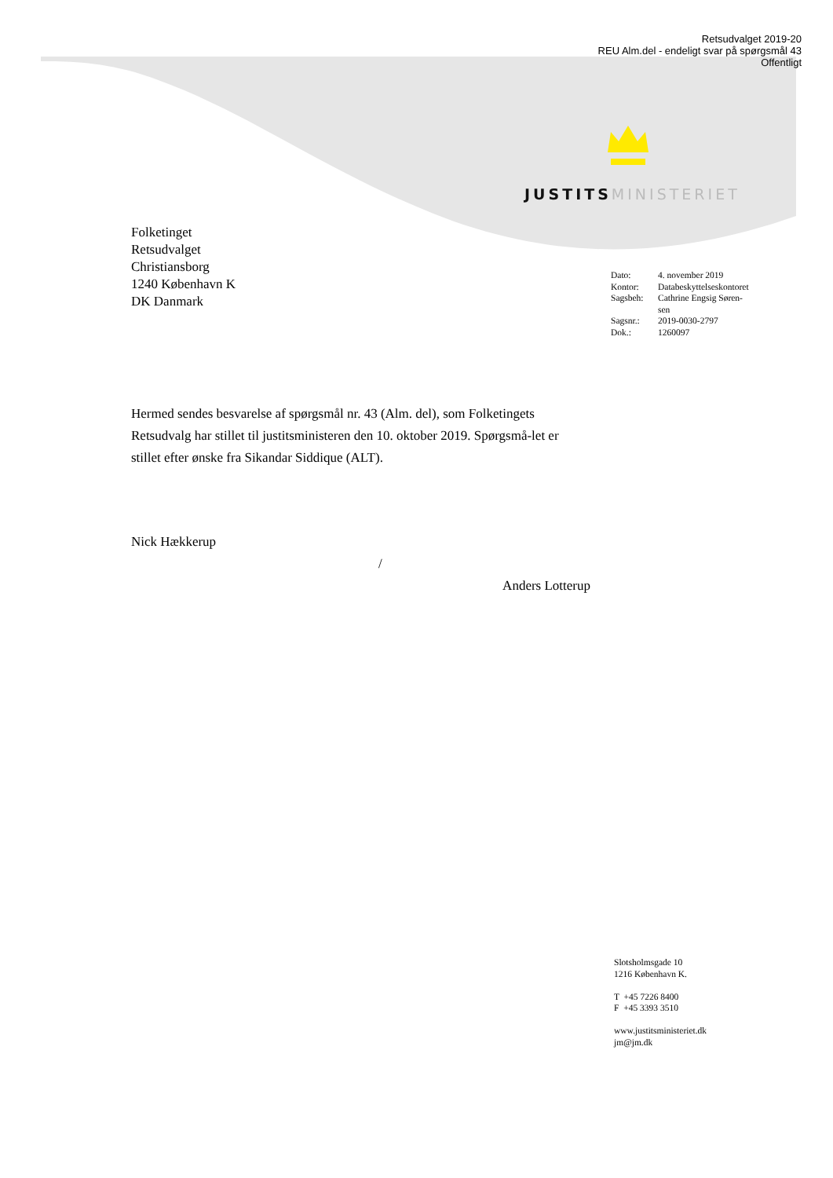Retsudvalget 2019-20
REU Alm.del - endeligt svar på spørgsmål 43
Offentligt
JUSTITS MINISTERIET
Folketinget
Retsudvalget
Christiansborg
1240 København K
DK Danmark
| Dato: | 4. november 2019 |
| Kontor: | Databeskyttelseskontoret |
| Sagsbeh: | Cathrine Engsig Søren- sen |
| Sagsnr.: | 2019-0030-2797 |
| Dok.: | 1260097 |
Hermed sendes besvarelse af spørgsmål nr. 43 (Alm. del), som Folketingets Retsudvalg har stillet til justitsministeren den 10. oktober 2019. Spørgsmå-let er stillet efter ønske fra Sikandar Siddique (ALT).
Nick Hækkerup
/
Anders Lotterup
Slotsholmsgade 10
1216 København K.
T +45 7226 8400
F +45 3393 3510
www.justitsministeriet.dk
jm@jm.dk